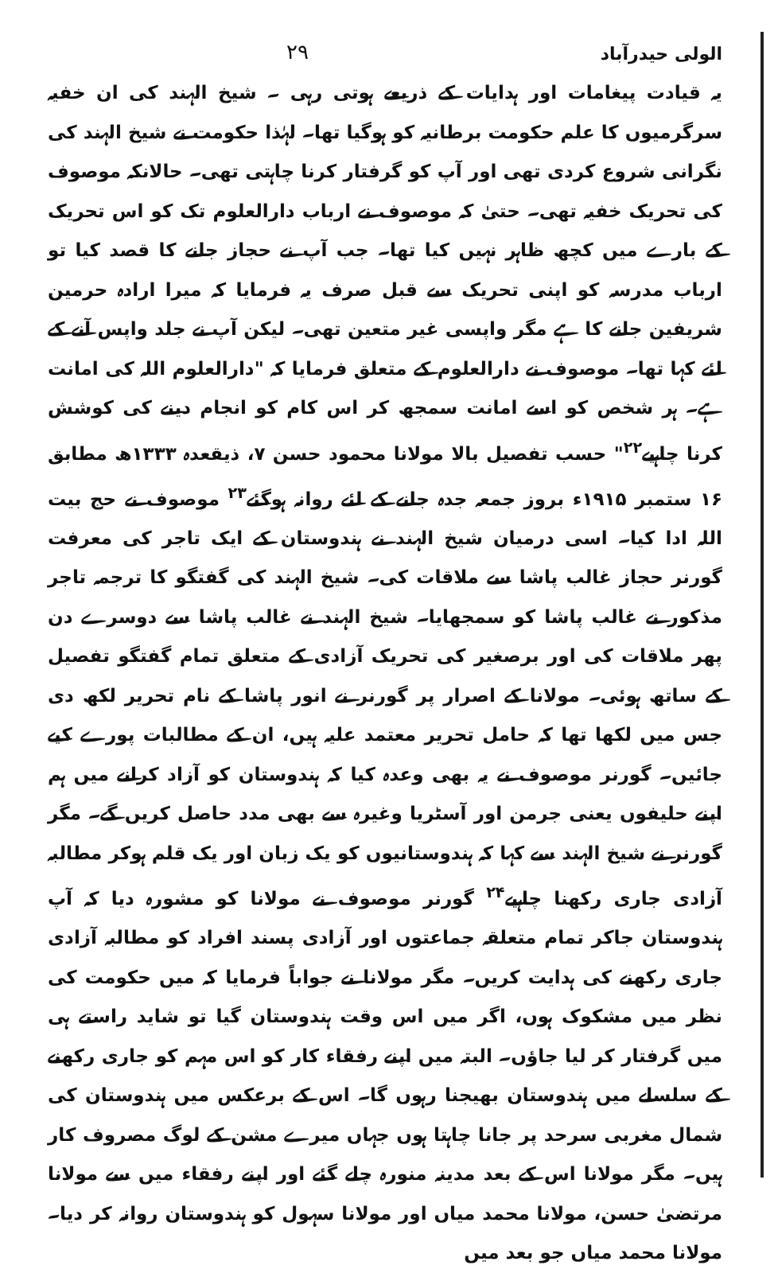الولی حیدرآباد ۲۹
یہ قیادت پیغامات اور ہدایات کے ذریعے ہوتی رہی ۔ شیخ الہند کی ان خفیہ سرگرمیوں کا علم حکومت برطانیہ کو ہوگیا تھا۔ لہٰذا حکومت نے شیخ الہند کی نگرانی شروع کردی تھی اور آپ کو گرفتار کرنا چاہتی تھی۔ حالانکہ موصوف کی تحریک خفیہ تھی۔ حتیٰ کہ موصوف نے ارباب دارالعلوم تک کو اس تحریک کے بارے میں کچھ ظاہر نہیں کیا تھا۔ جب آپ نے حجاز جانے کا قصد کیا تو ارباب مدرسہ کو اپنی تحریک سے قبل صرف یہ فرمایا کہ میرا ارادہ حرمین شریفین جانے کا ہے مگر واپسی غیر متعین تھی۔ لیکن آپ نے جلد واپس آنے کے لئے کہا تھا۔ موصوف نے دارالعلوم کے متعلق فرمایا کہ "دارالعلوم اللہ کی امانت ہے۔ ہر شخص کو اسے امانت سمجھ کر اس کام کو انجام دینے کی کوشش کرنا چاہیے<sup>۲۲</sup>" حسب تفصیل بالا مولانا محمود حسن ۷، ذیقعدہ ۱۳۳۳ھ مطابق ۱۶ ستمبر ۱۹۱۵ء بروز جمعہ جدہ جانے کے لئے روانہ ہوگئے<sup>۲۳</sup> موصوف نے حج بیت اللہ ادا کیا۔ اسی درمیان شیخ الہند نے ہندوستان کے ایک تاجر کی معرفت گورنر حجاز غالب پاشا سے ملاقات کی۔ شیخ الہند کی گفتگو کا ترجمہ تاجر مذکور نے غالب پاشا کو سمجھایا۔ شیخ الہند نے غالب پاشا سے دوسرے دن پھر ملاقات کی اور برصغیر کی تحریک آزادی کے متعلق تمام گفتگو تفصیل کے ساتھ ہوئی۔ مولانا کے اصرار پر گورنر نے انور پاشا کے نام تحریر لکھ دی جس میں لکھا تھا کہ حامل تحریر معتمد علیہ ہیں، ان کے مطالبات پورے کیے جائیں۔ گورنر موصوف نے یہ بھی وعدہ کیا کہ ہندوستان کو آزاد کرانے میں ہم اپنے حلیفوں یعنی جرمن اور آسٹریا وغیرہ سے بھی مدد حاصل کریں گے۔ مگر گورنر نے شیخ الہند سے کہا کہ ہندوستانیوں کو یک زبان اور یک قلم ہوکر مطالبہ آزادی جاری رکھنا چاہیے<sup>۲۴</sup> گورنر موصوف نے مولانا کو مشورہ دیا کہ آپ ہندوستان جاکر تمام متعلقہ جماعتوں اور آزادی پسند افراد کو مطالبہ آزادی جاری رکھنے کی ہدایت کریں۔ مگر مولانا نے جواباً فرمایا کہ میں حکومت کی نظر میں مشکوک ہوں، اگر میں اس وقت ہندوستان گیا تو شاید راستے ہی میں گرفتار کر لیا جاؤں۔ البتہ میں اپنے رفقاء کار کو اس مہم کو جاری رکھنے کے سلسلے میں ہندوستان بھیجنا رہوں گا۔ اس کے برعکس میں ہندوستان کی شمال مغربی سرحد پر جانا چاہتا ہوں جہاں میرے مشن کے لوگ مصروف کار ہیں۔ مگر مولانا اس کے بعد مدینہ منورہ چلے گئے اور اپنے رفقاء میں سے مولانا مرتضیٰ حسن، مولانا محمد میاں اور مولانا سہول کو ہندوستان روانہ کر دیا۔ مولانا محمد میاں جو بعد میں